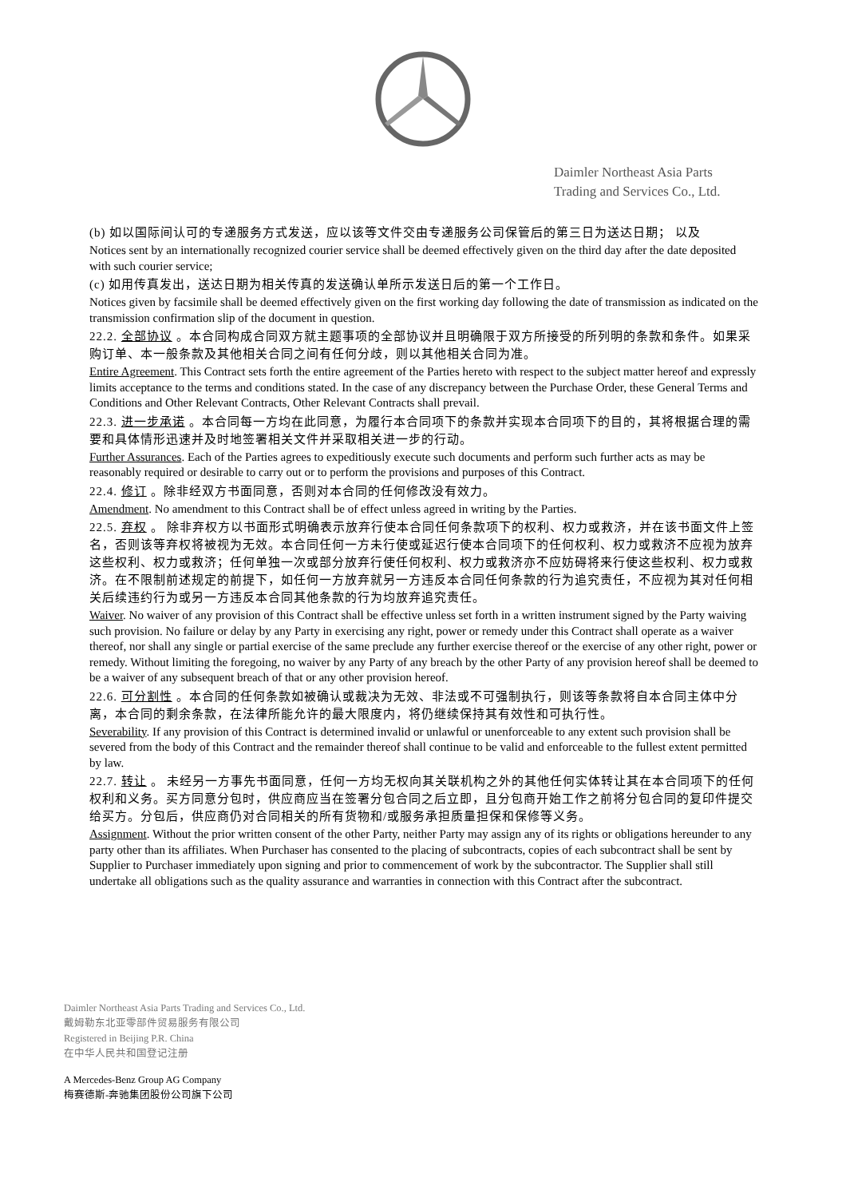Daimler Northeast Asia Parts
Trading and Services Co., Ltd.
(b) 如以国际间认可的专递服务方式发送，应以该等文件交由专递服务公司保管后的第三日为送达日期； 以及
Notices sent by an internationally recognized courier service shall be deemed effectively given on the third day after the date deposited with such courier service;
(c) 如用传真发出，送达日期为相关传真的发送确认单所示发送日后的第一个工作日。
Notices given by facsimile shall be deemed effectively given on the first working day following the date of transmission as indicated on the transmission confirmation slip of the document in question.
22.2. 全部协议 。本合同构成合同双方就主题事项的全部协议并且明确限于双方所接受的所列明的条款和条件。如果采购订单、本一般条款及其他相关合同之间有任何分歧，则以其他相关合同为准。
Entire Agreement. This Contract sets forth the entire agreement of the Parties hereto with respect to the subject matter hereof and expressly limits acceptance to the terms and conditions stated. In the case of any discrepancy between the Purchase Order, these General Terms and Conditions and Other Relevant Contracts, Other Relevant Contracts shall prevail.
22.3. 进一步承诺 。本合同每一方均在此同意，为履行本合同项下的条款并实现本合同项下的目的，其将根据合理的需 要和具体情形迅速并及时地签署相关文件并采取相关进一步的行动。
Further Assurances. Each of the Parties agrees to expeditiously execute such documents and perform such further acts as may be reasonably required or desirable to carry out or to perform the provisions and purposes of this Contract.
22.4. 修订 。除非经双方书面同意，否则对本合同的任何修改没有效力。
Amendment. No amendment to this Contract shall be of effect unless agreed in writing by the Parties.
22.5. 弃权 。 除非弃权方以书面形式明确表示放弃行使本合同任何条款项下的权利、权力或救济，并在该书面文件上签名，否则该等弃权将被视为无效。本合同任何一方未行使或延迟行使本合同项下的任何权利、权力或救济不应视为放弃这些权利、权力或救济；任何单独一次或部分放弃行使任何权利、权力或救济亦不应妨碍将来行使这些权利、权力或救济。在不限制前述规定的前提下，如任何一方放弃就另一方违反本合同任何条款的行为追究责任，不应视为其对任何相关后续违约行为或另一方违反本合同其他条款的行为均放弃追究责任。
Waiver. No waiver of any provision of this Contract shall be effective unless set forth in a written instrument signed by the Party waiving such provision. No failure or delay by any Party in exercising any right, power or remedy under this Contract shall operate as a waiver thereof, nor shall any single or partial exercise of the same preclude any further exercise thereof or the exercise of any other right, power or remedy. Without limiting the foregoing, no waiver by any Party of any breach by the other Party of any provision hereof shall be deemed to be a waiver of any subsequent breach of that or any other provision hereof.
22.6. 可分割性 。本合同的任何条款如被确认或裁决为无效、非法或不可强制执行，则该等条款将自本合同主体中分 离，本合同的剩余条款，在法律所能允许的最大限度内，将仍继续保持其有效性和可执行性。
Severability. If any provision of this Contract is determined invalid or unlawful or unenforceable to any extent such provision shall be severed from the body of this Contract and the remainder thereof shall continue to be valid and enforceable to the fullest extent permitted by law.
22.7. 转让 。 未经另一方事先书面同意，任何一方均无权向其关联机构之外的其他任何实体转让其在本合同项下的任何权利和义务。买方同意分包时，供应商应当在签署分包合同之后立即，且分包商开始工作之前将分包合同的复印件提交给买方。分包后，供应商仍对合同相关的所有货物和/或服务承担质量担保和保修等义务。
Assignment. Without the prior written consent of the other Party, neither Party may assign any of its rights or obligations hereunder to any party other than its affiliates. When Purchaser has consented to the placing of subcontracts, copies of each subcontract shall be sent by Supplier to Purchaser immediately upon signing and prior to commencement of work by the subcontractor. The Supplier shall still undertake all obligations such as the quality assurance and warranties in connection with this Contract after the subcontract.
Daimler Northeast Asia Parts Trading and Services Co., Ltd.
戴姆勒东北亚零部件贸易服务有限公司
Registered in Beijing P.R. China
在中华人民共和国登记注册
A Mercedes-Benz Group AG Company
梅赛德斯-奔驰集团股份公司旗下公司